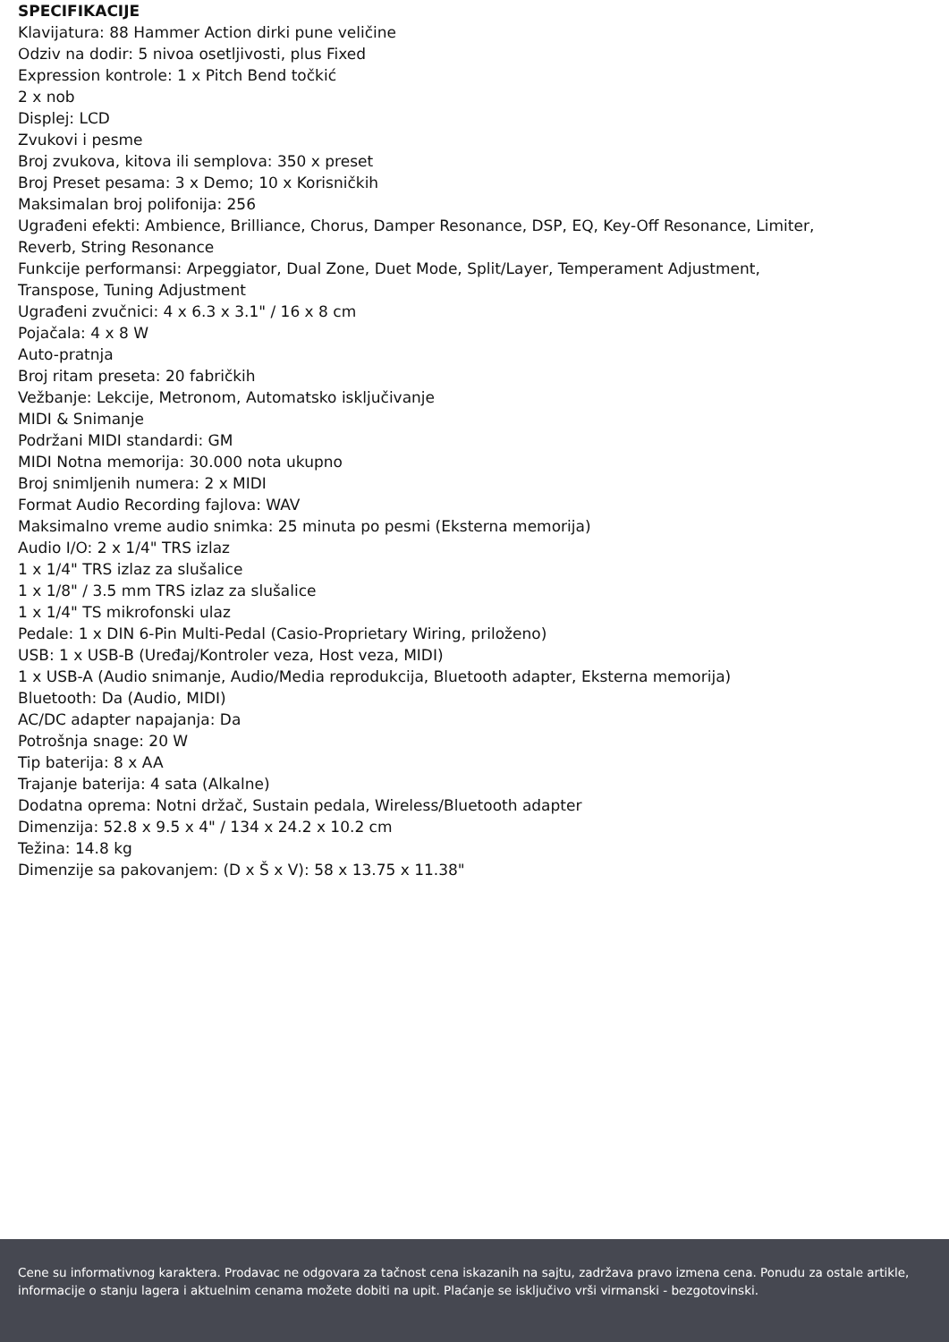SPECIFIKACIJE
Klavijatura: 88 Hammer Action dirki pune veličine
Odziv na dodir: 5 nivoa osetljivosti, plus Fixed
Expression kontrole: 1 x Pitch Bend točkić
2 x nob
Displej: LCD
Zvukovi i pesme
Broj zvukova, kitova ili semplova: 350 x preset
Broj Preset pesama: 3 x Demo; 10 x Korisničkih
Maksimalan broj polifonija: 256
Ugrađeni efekti: Ambience, Brilliance, Chorus, Damper Resonance, DSP, EQ, Key-Off Resonance, Limiter,
Reverb, String Resonance
Funkcije performansi: Arpeggiator, Dual Zone, Duet Mode, Split/Layer, Temperament Adjustment,
Transpose, Tuning Adjustment
Ugrađeni zvučnici: 4 x 6.3 x 3.1" / 16 x 8 cm
Pojačala: 4 x 8 W
Auto-pratnja
Broj ritam preseta: 20 fabričkih
Vežbanje: Lekcije, Metronom, Automatsko isključivanje
MIDI & Snimanje
Podržani MIDI standardi: GM
MIDI Notna memorija: 30.000 nota ukupno
Broj snimljenih numera: 2 x MIDI
Format Audio Recording fajlova: WAV
Maksimalno vreme audio snimka: 25 minuta po pesmi (Eksterna memorija)
Audio I/O: 2 x 1/4" TRS izlaz
1 x 1/4" TRS izlaz za slušalice
1 x 1/8" / 3.5 mm TRS izlaz za slušalice
1 x 1/4" TS mikrofonski ulaz
Pedale: 1 x DIN 6-Pin Multi-Pedal (Casio-Proprietary Wiring, priloženo)
USB: 1 x USB-B (Uređaj/Kontroler veza, Host veza, MIDI)
1 x USB-A (Audio snimanje, Audio/Media reprodukcija, Bluetooth adapter, Eksterna memorija)
Bluetooth: Da (Audio, MIDI)
AC/DC adapter napajanja: Da
Potrošnja snage: 20 W
Tip baterija: 8 x AA
Trajanje baterija: 4 sata (Alkalne)
Dodatna oprema: Notni držač, Sustain pedala, Wireless/Bluetooth adapter
Dimenzija: 52.8 x 9.5 x 4" / 134 x 24.2 x 10.2 cm
Težina: 14.8 kg
Dimenzije sa pakovanjem: (D x Š x V): 58 x 13.75 x 11.38"
Cene su informativnog karaktera. Prodavac ne odgovara za tačnost cena iskazanih na sajtu, zadržava pravo izmena cena. Ponudu za ostale artikle, informacije o stanju lagera i aktuelnim cenama možete dobiti na upit. Plaćanje se isključivo vrši virmanski - bezgotovinski.